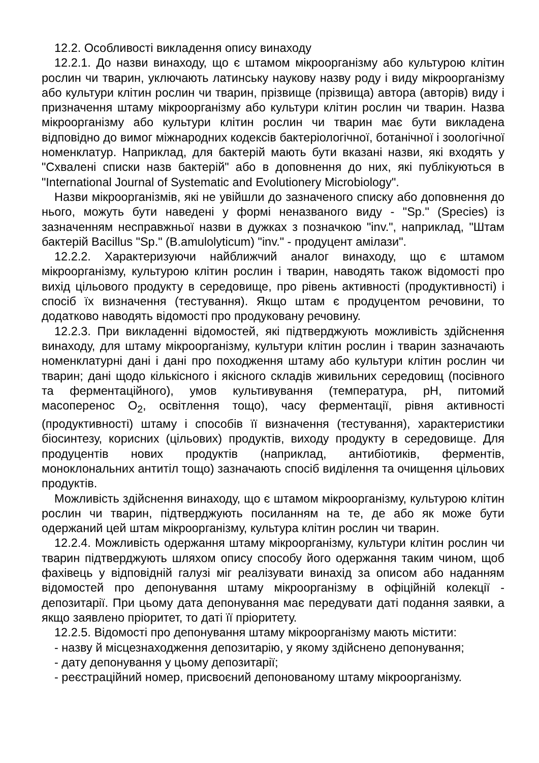12.2. Особливості викладення опису винаходу
12.2.1. До назви винаходу, що є штамом мікроорганізму або культурою клітин рослин чи тварин, уключають латинську наукову назву роду і виду мікроорганізму або культури клітин рослин чи тварин, прізвище (прізвища) автора (авторів) виду і призначення штаму мікроорганізму або культури клітин рослин чи тварин. Назва мікроорганізму або культури клітин рослин чи тварин має бути викладена відповідно до вимог міжнародних кодексів бактеріологічної, ботанічної і зоологічної номенклатур. Наприклад, для бактерій мають бути вказані назви, які входять у "Схвалені списки назв бактерій" або в доповнення до них, які публікуються в "International Journal of Systematic and Evolutionery Microbiology".
Назви мікроорганізмів, які не увійшли до зазначеного списку або доповнення до нього, можуть бути наведені у формі неназваного виду - "Sp." (Species) із зазначенням несправжньої назви в дужках з позначкою "inv.", наприклад, "Штам бактерій Bacillus "Sp." (B.amulolyticum) "inv." - продуцент амілази".
12.2.2. Характеризуючи найближчий аналог винаходу, що є штамом мікроорганізму, культурою клітин рослин і тварин, наводять також відомості про вихід цільового продукту в середовище, про рівень активності (продуктивності) і спосіб їх визначення (тестування). Якщо штам є продуцентом речовини, то додатково наводять відомості про продуковану речовину.
12.2.3. При викладенні відомостей, які підтверджують можливість здійснення винаходу, для штаму мікроорганізму, культури клітин рослин і тварин зазначають номенклатурні дані і дані про походження штаму або культури клітин рослин чи тварин; дані щодо кількісного і якісного складів живильних середовищ (посівного та ферментаційного), умов культивування (температура, pH, питомий масоперенос O<sub>2</sub>, освітлення тощо), часу ферментації, рівня активності (продуктивності) штаму і способів її визначення (тестування), характеристики біосинтезу, корисних (цільових) продуктів, виходу продукту в середовище. Для продуцентів нових продуктів (наприклад, антибіотиків, ферментів, моноклональних антитіл тощо) зазначають спосіб виділення та очищення цільових продуктів.
Можливість здійснення винаходу, що є штамом мікроорганізму, культурою клітин рослин чи тварин, підтверджують посиланням на те, де або як може бути одержаний цей штам мікроорганізму, культура клітин рослин чи тварин.
12.2.4. Можливість одержання штаму мікроорганізму, культури клітин рослин чи тварин підтверджують шляхом опису способу його одержання таким чином, щоб фахівець у відповідній галузі міг реалізувати винахід за описом або наданням відомостей про депонування штаму мікроорганізму в офіційній колекції - депозитарії. При цьому дата депонування має передувати даті подання заявки, а якщо заявлено пріоритет, то даті її пріоритету.
12.2.5. Відомості про депонування штаму мікроорганізму мають містити:
- назву й місцезнаходження депозитарію, у якому здійснено депонування;
- дату депонування у цьому депозитарії;
- реєстраційний номер, присвоєний депонованому штаму мікроорганізму.